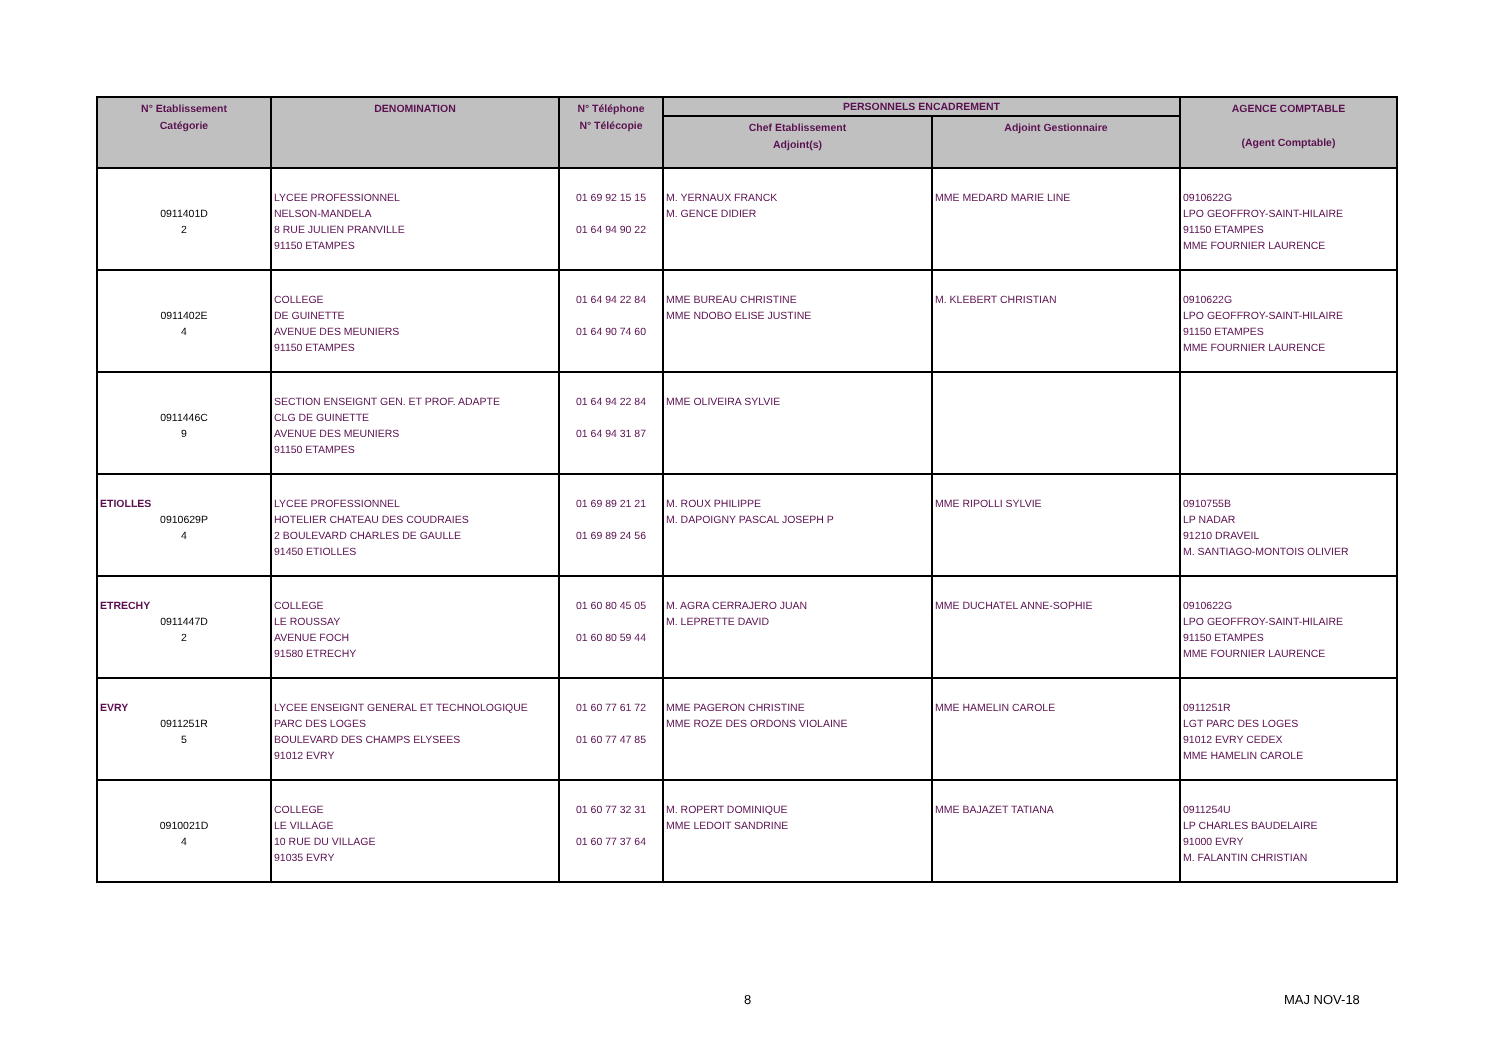| N° Etablissement Catégorie | DENOMINATION | N° Téléphone N° Télécopie | PERSONNELS ENCADREMENT | | AGENCE COMPTABLE (Agent Comptable) |
| --- | --- | --- | --- | --- | --- |
| | | | Chef Etablissement Adjoint(s) | Adjoint Gestionnaire | |
| 0911401D 2 | LYCEE PROFESSIONNEL NELSON-MANDELA 8 RUE JULIEN PRANVILLE 91150 ETAMPES | 01 69 92 15 15 01 64 94 90 22 | M. YERNAUX FRANCK M. GENCE DIDIER | MME MEDARD MARIE LINE | 0910622G LPO GEOFFROY-SAINT-HILAIRE 91150 ETAMPES MME FOURNIER LAURENCE |
| 0911402E 4 | COLLEGE DE GUINETTE AVENUE DES MEUNIERS 91150 ETAMPES | 01 64 94 22 84 01 64 90 74 60 | MME BUREAU CHRISTINE MME NDOBO ELISE JUSTINE | M. KLEBERT CHRISTIAN | 0910622G LPO GEOFFROY-SAINT-HILAIRE 91150 ETAMPES MME FOURNIER LAURENCE |
| 0911446C 9 | SECTION ENSEIGNT GEN. ET PROF. ADAPTE CLG DE GUINETTE AVENUE DES MEUNIERS 91150 ETAMPES | 01 64 94 22 84 01 64 94 31 87 | MME OLIVEIRA SYLVIE | | |
| ETIOLLES 0910629P 4 | LYCEE PROFESSIONNEL HOTELIER CHATEAU DES COUDRAIES 2 BOULEVARD CHARLES DE GAULLE 91450 ETIOLLES | 01 69 89 21 21 01 69 89 24 56 | M. ROUX PHILIPPE M. DAPOIGNY PASCAL JOSEPH P | MME RIPOLLI SYLVIE | 0910755B LP NADAR 91210 DRAVEIL M. SANTIAGO-MONTOIS OLIVIER |
| ETRECHY 0911447D 2 | COLLEGE LE ROUSSAY AVENUE FOCH 91580 ETRECHY | 01 60 80 45 05 01 60 80 59 44 | M. AGRA CERRAJERO JUAN M. LEPRETTE DAVID | MME DUCHATEL ANNE-SOPHIE | 0910622G LPO GEOFFROY-SAINT-HILAIRE 91150 ETAMPES MME FOURNIER LAURENCE |
| EVRY 0911251R 5 | LYCEE ENSEIGNT GENERAL ET TECHNOLOGIQUE PARC DES LOGES BOULEVARD DES CHAMPS ELYSEES 91012 EVRY | 01 60 77 61 72 01 60 77 47 85 | MME PAGERON CHRISTINE MME ROZE DES ORDONS VIOLAINE | MME HAMELIN CAROLE | 0911251R LGT PARC DES LOGES 91012 EVRY CEDEX MME HAMELIN CAROLE |
| 0910021D 4 | COLLEGE LE VILLAGE 10 RUE DU VILLAGE 91035 EVRY | 01 60 77 32 31 01 60 77 37 64 | M. ROPERT DOMINIQUE MME LEDOIT SANDRINE | MME BAJAZET TATIANA | 0911254U LP CHARLES BAUDELAIRE 91000 EVRY M. FALANTIN CHRISTIAN |
8 MAJ NOV-18